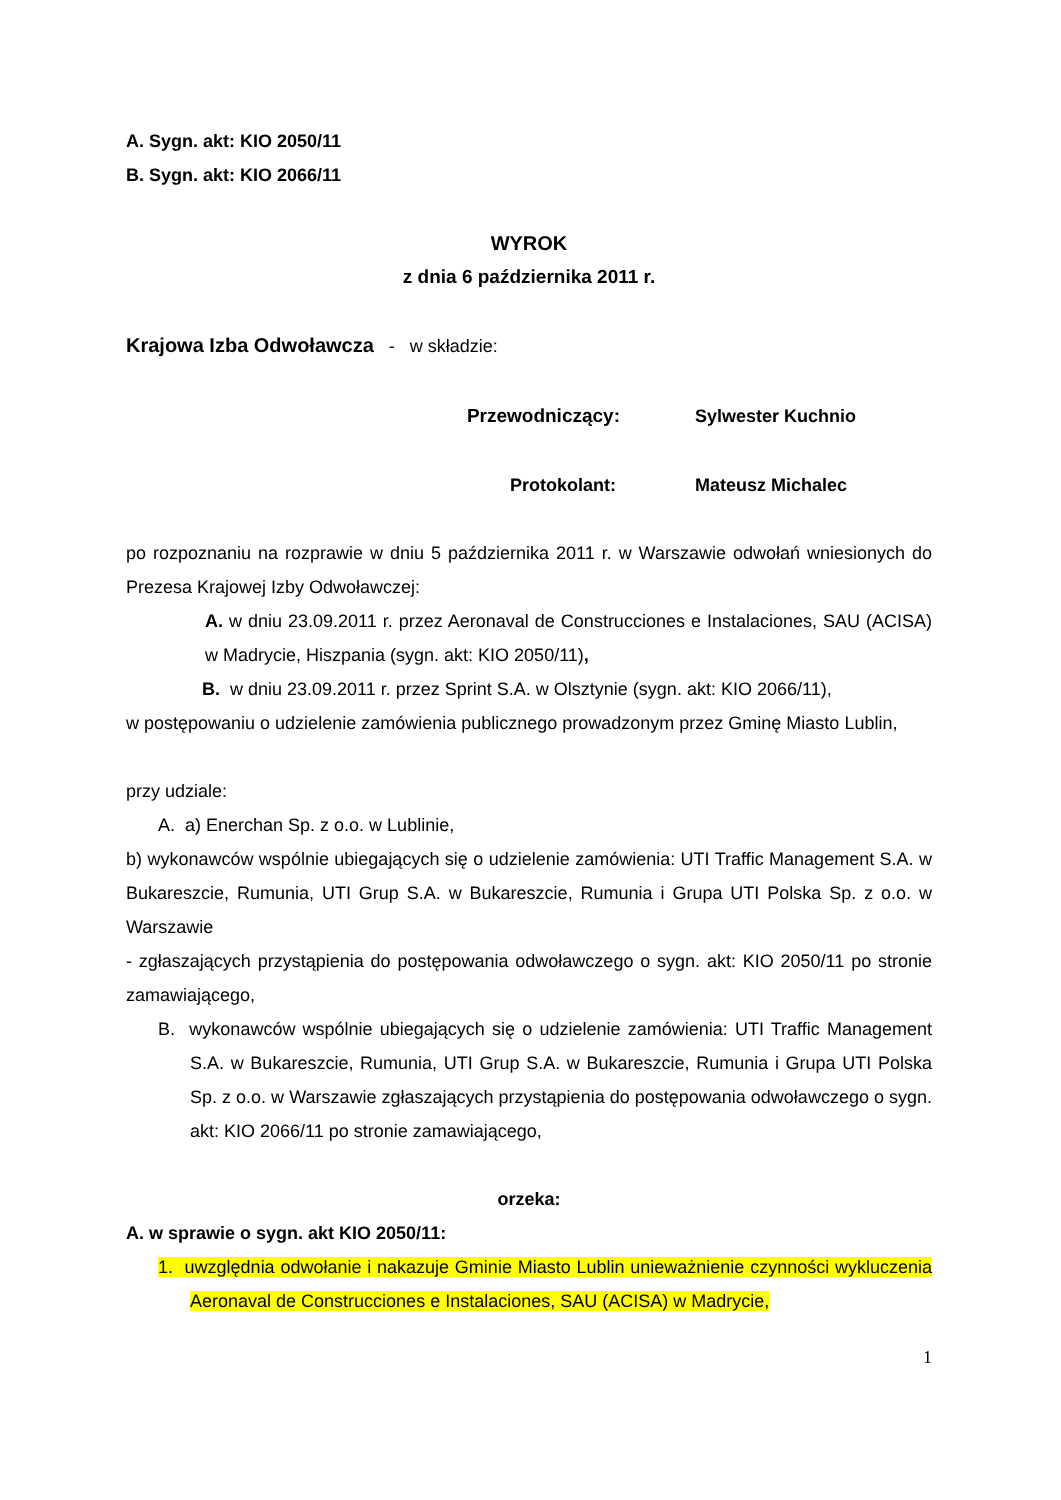A. Sygn. akt: KIO 2050/11
B. Sygn. akt: KIO 2066/11
WYROK
z dnia 6 października 2011 r.
Krajowa Izba Odwoławcza - w składzie:
Przewodniczący: Sylwester Kuchnio
Protokolant: Mateusz Michalec
po rozpoznaniu na rozprawie w dniu 5 października 2011 r. w Warszawie odwołań wniesionych do Prezesa Krajowej Izby Odwoławczej:
A. w dniu 23.09.2011 r. przez Aeronaval de Construcciones e Instalaciones, SAU (ACISA) w Madrycie, Hiszpania (sygn. akt: KIO 2050/11),
B. w dniu 23.09.2011 r. przez Sprint S.A. w Olsztynie (sygn. akt: KIO 2066/11),
w postępowaniu o udzielenie zamówienia publicznego prowadzonym przez Gminę Miasto Lublin,
przy udziale:
A. a) Enerchan Sp. z o.o. w Lublinie,
b) wykonawców wspólnie ubiegających się o udzielenie zamówienia: UTI Traffic Management S.A. w Bukareszcie, Rumunia, UTI Grup S.A. w Bukareszcie, Rumunia i Grupa UTI Polska Sp. z o.o. w Warszawie
- zgłaszających przystąpienia do postępowania odwoławczego o sygn. akt: KIO 2050/11 po stronie zamawiającego,
B. wykonawców wspólnie ubiegających się o udzielenie zamówienia: UTI Traffic Management S.A. w Bukareszcie, Rumunia, UTI Grup S.A. w Bukareszcie, Rumunia i Grupa UTI Polska Sp. z o.o. w Warszawie zgłaszających przystąpienia do postępowania odwoławczego o sygn. akt: KIO 2066/11 po stronie zamawiającego,
orzeka:
A. w sprawie o sygn. akt KIO 2050/11:
1. uwzględnia odwołanie i nakazuje Gminie Miasto Lublin unieważnienie czynności wykluczenia Aeronaval de Construcciones e Instalaciones, SAU (ACISA) w Madrycie,
1